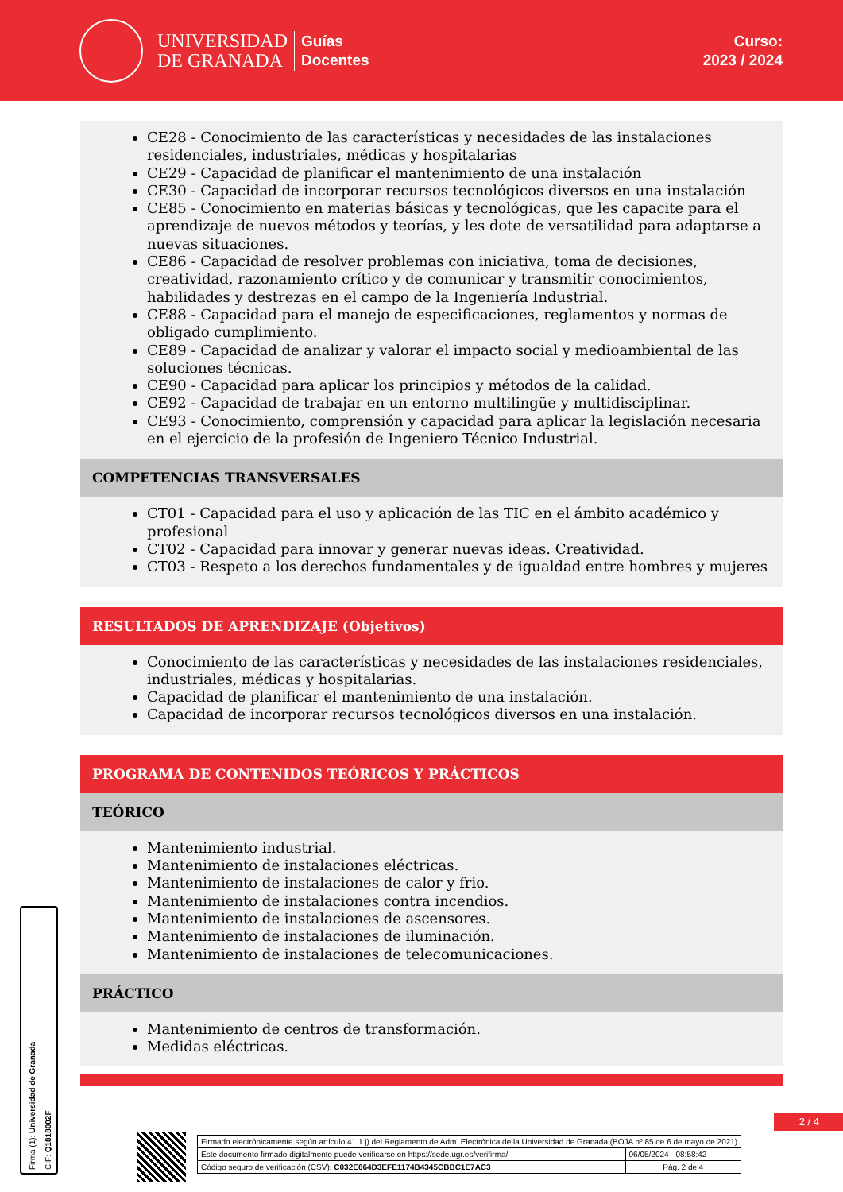UNIVERSIDAD
DE GRANADA
Guías
Docentes
Curso:
2023 / 2024
CE28 - Conocimiento de las características y necesidades de las instalaciones residenciales, industriales, médicas y hospitalarias
CE29 - Capacidad de planificar el mantenimiento de una instalación
CE30 - Capacidad de incorporar recursos tecnológicos diversos en una instalación
CE85 - Conocimiento en materias básicas y tecnológicas, que les capacite para el aprendizaje de nuevos métodos y teorías, y les dote de versatilidad para adaptarse a nuevas situaciones.
CE86 - Capacidad de resolver problemas con iniciativa, toma de decisiones, creatividad, razonamiento crítico y de comunicar y transmitir conocimientos, habilidades y destrezas en el campo de la Ingeniería Industrial.
CE88 - Capacidad para el manejo de especificaciones, reglamentos y normas de obligado cumplimiento.
CE89 - Capacidad de analizar y valorar el impacto social y medioambiental de las soluciones técnicas.
CE90 - Capacidad para aplicar los principios y métodos de la calidad.
CE92 - Capacidad de trabajar en un entorno multilingüe y multidisciplinar.
CE93 - Conocimiento, comprensión y capacidad para aplicar la legislación necesaria en el ejercicio de la profesión de Ingeniero Técnico Industrial.
COMPETENCIAS TRANSVERSALES
CT01 - Capacidad para el uso y aplicación de las TIC en el ámbito académico y profesional
CT02 - Capacidad para innovar y generar nuevas ideas. Creatividad.
CT03 - Respeto a los derechos fundamentales y de igualdad entre hombres y mujeres
RESULTADOS DE APRENDIZAJE (Objetivos)
Conocimiento de las características y necesidades de las instalaciones residenciales, industriales, médicas y hospitalarias.
Capacidad de planificar el mantenimiento de una instalación.
Capacidad de incorporar recursos tecnológicos diversos en una instalación.
PROGRAMA DE CONTENIDOS TEÓRICOS Y PRÁCTICOS
TEÓRICO
Mantenimiento industrial.
Mantenimiento de instalaciones eléctricas.
Mantenimiento de instalaciones de calor y frio.
Mantenimiento de instalaciones contra incendios.
Mantenimiento de instalaciones de ascensores.
Mantenimiento de instalaciones de iluminación.
Mantenimiento de instalaciones de telecomunicaciones.
PRÁCTICO
Mantenimiento de centros de transformación.
Medidas eléctricas.
Firma (1): Universidad de Granada
CIF: Q1818002F
2 / 4
| Firmado electrónicamente según artículo 41.1.j) del Reglamento de Adm. Electrónica de la Universidad de Granada (BOJA nº 85 de 6 de mayo de 2021) | |
| Este documento firmado digitalmente puede verificarse en https://sede.ugr.es/verifirma/ | 06/05/2024 - 08:58:42 |
| Código seguro de verificación (CSV): C032E664D3EFE1174B4345CBBC1E7AC3 | Pág. 2 de 4 |